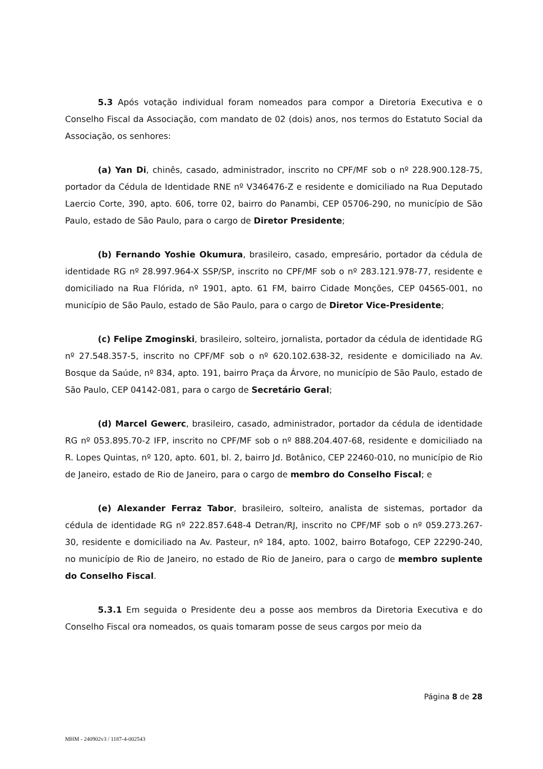5.3 Após votação individual foram nomeados para compor a Diretoria Executiva e o Conselho Fiscal da Associação, com mandato de 02 (dois) anos, nos termos do Estatuto Social da Associação, os senhores:
(a) Yan Di, chinês, casado, administrador, inscrito no CPF/MF sob o nº 228.900.128-75, portador da Cédula de Identidade RNE nº V346476-Z e residente e domiciliado na Rua Deputado Laercio Corte, 390, apto. 606, torre 02, bairro do Panambi, CEP 05706-290, no município de São Paulo, estado de São Paulo, para o cargo de Diretor Presidente;
(b) Fernando Yoshie Okumura, brasileiro, casado, empresário, portador da cédula de identidade RG nº 28.997.964-X SSP/SP, inscrito no CPF/MF sob o nº 283.121.978-77, residente e domiciliado na Rua Flórida, nº 1901, apto. 61 FM, bairro Cidade Monções, CEP 04565-001, no município de São Paulo, estado de São Paulo, para o cargo de Diretor Vice-Presidente;
(c) Felipe Zmoginski, brasileiro, solteiro, jornalista, portador da cédula de identidade RG nº 27.548.357-5, inscrito no CPF/MF sob o nº 620.102.638-32, residente e domiciliado na Av. Bosque da Saúde, nº 834, apto. 191, bairro Praça da Árvore, no município de São Paulo, estado de São Paulo, CEP 04142-081, para o cargo de Secretário Geral;
(d) Marcel Gewerc, brasileiro, casado, administrador, portador da cédula de identidade RG nº 053.895.70-2 IFP, inscrito no CPF/MF sob o nº 888.204.407-68, residente e domiciliado na R. Lopes Quintas, nº 120, apto. 601, bl. 2, bairro Jd. Botânico, CEP 22460-010, no município de Rio de Janeiro, estado de Rio de Janeiro, para o cargo de membro do Conselho Fiscal; e
(e) Alexander Ferraz Tabor, brasileiro, solteiro, analista de sistemas, portador da cédula de identidade RG nº 222.857.648-4 Detran/RJ, inscrito no CPF/MF sob o nº 059.273.267-30, residente e domiciliado na Av. Pasteur, nº 184, apto. 1002, bairro Botafogo, CEP 22290-240, no município de Rio de Janeiro, no estado de Rio de Janeiro, para o cargo de membro suplente do Conselho Fiscal.
5.3.1 Em seguida o Presidente deu a posse aos membros da Diretoria Executiva e do Conselho Fiscal ora nomeados, os quais tomaram posse de seus cargos por meio da
Página 8 de 28
MHM - 240902v3 / 1187-4-002543